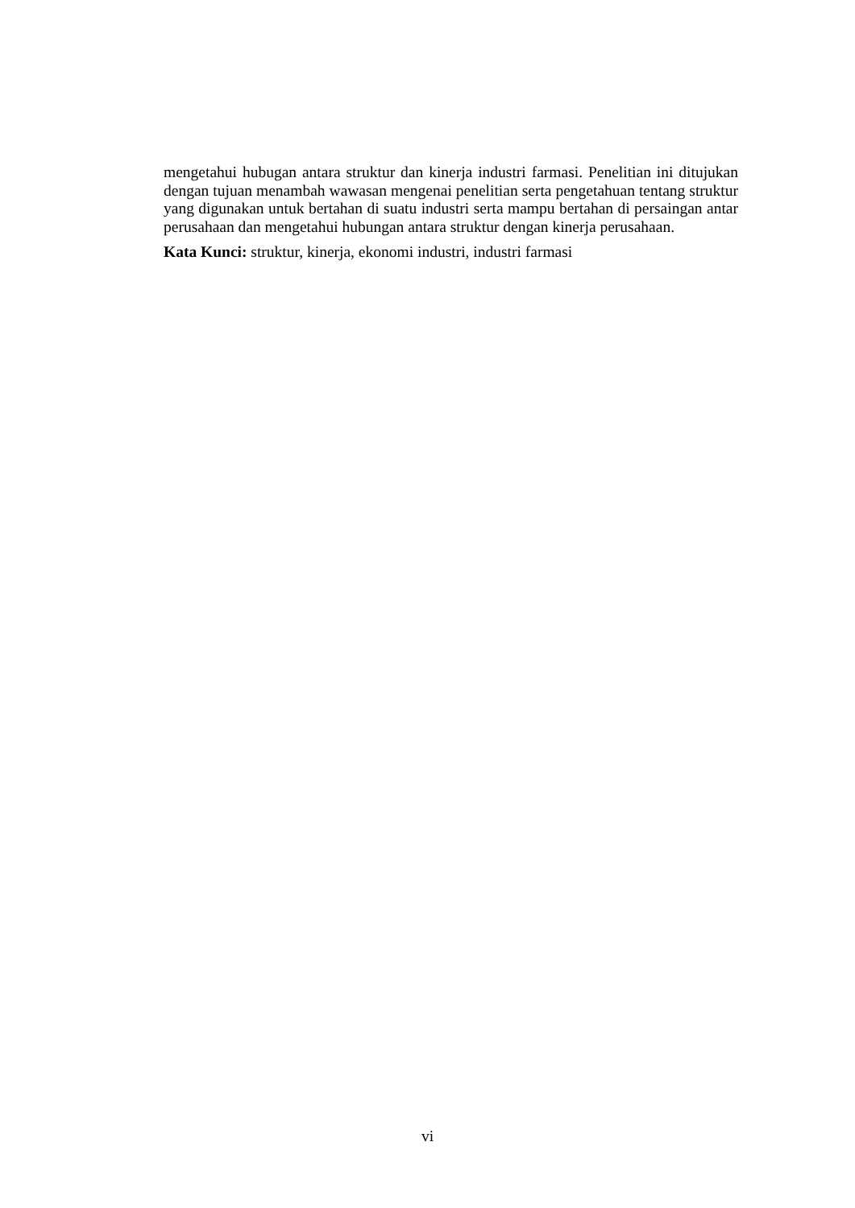mengetahui hubugan antara struktur dan kinerja industri farmasi. Penelitian ini ditujukan dengan tujuan menambah wawasan mengenai penelitian serta pengetahuan tentang struktur yang digunakan untuk bertahan di suatu industri serta mampu bertahan di persaingan antar perusahaan dan mengetahui hubungan antara struktur dengan kinerja perusahaan.
Kata Kunci: struktur, kinerja, ekonomi industri, industri farmasi
vi